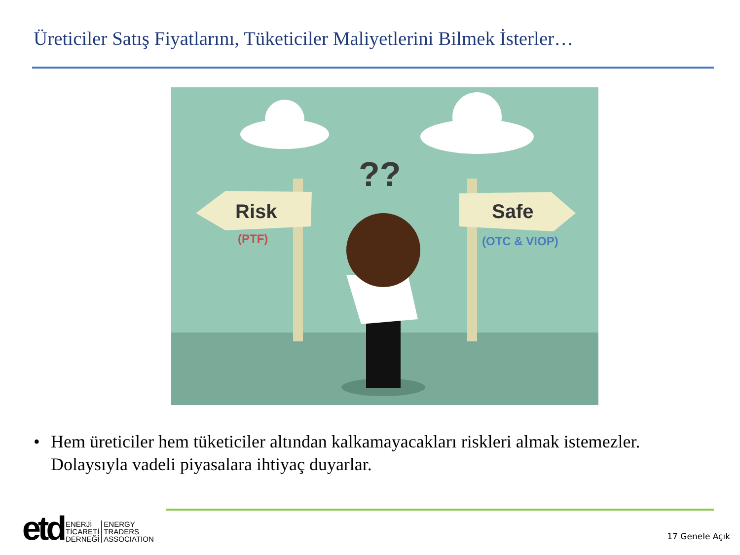Üreticiler Satış Fiyatlarını, Tüketiciler Maliyetlerini Bilmek İsterler…
Risk
Safe
(PTF)
(OTC & VIOP)
??
• Hem üreticiler hem tüketiciler altından kalkamayacakları riskleri almak istemezler. Dolaysıyla vadeli piyasalara ihtiyaç duyarlar.
etd
ENERJİ
TİCARETİ
DERNEĞİ
ENERGY
TRADERS
ASSOCIATION
17 Genele Açık